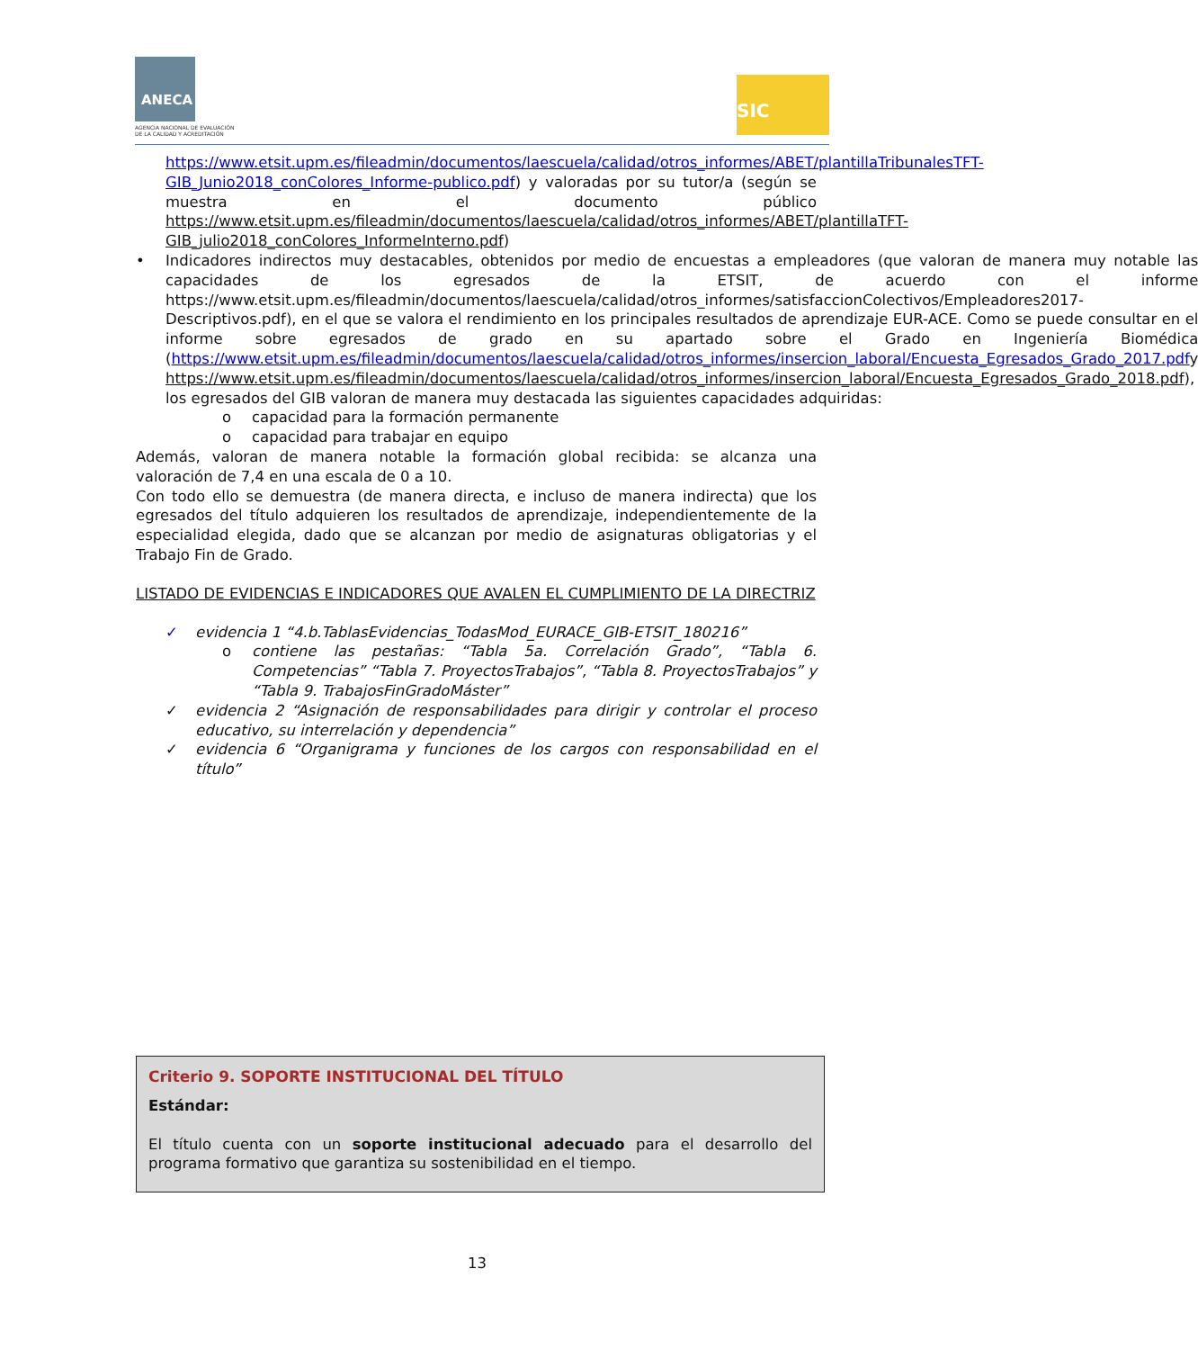ANECA
AGENCIA NACIONAL DE EVALUACIÓN
DE LA CALIDAD Y ACREDITACIÓN
SIC
https://www.etsit.upm.es/fileadmin/documentos/laescuela/calidad/otros_informes/ABET/plantillaTribunalesTFT-GIB_Junio2018_conColores_Informe-publico.pdf) y valoradas por su tutor/a (según se muestra en el documento público https://www.etsit.upm.es/fileadmin/documentos/laescuela/calidad/otros_informes/ABET/plantillaTFT-GIB_julio2018_conColores_InformeInterno.pdf)
• Indicadores indirectos muy destacables, obtenidos por medio de encuestas a empleadores (que valoran de manera muy notable las capacidades de los egresados de la ETSIT, de acuerdo con el informe https://www.etsit.upm.es/fileadmin/documentos/laescuela/calidad/otros_informes/satisfaccionColectivos/Empleadores2017-Descriptivos.pdf), en el que se valora el rendimiento en los principales resultados de aprendizaje EUR-ACE. Como se puede consultar en el informe sobre egresados de grado en su apartado sobre el Grado en Ingeniería Biomédica (https://www.etsit.upm.es/fileadmin/documentos/laescuela/calidad/otros_informes/insercion_laboral/Encuesta_Egresados_Grado_2017.pdfy https://www.etsit.upm.es/fileadmin/documentos/laescuela/calidad/otros_informes/insercion_laboral/Encuesta_Egresados_Grado_2018.pdf), los egresados del GIB valoran de manera muy destacada las siguientes capacidades adquiridas:
o capacidad para la formación permanente
o capacidad para trabajar en equipo
Además, valoran de manera notable la formación global recibida: se alcanza una valoración de 7,4 en una escala de 0 a 10.
Con todo ello se demuestra (de manera directa, e incluso de manera indirecta) que los egresados del título adquieren los resultados de aprendizaje, independientemente de la especialidad elegida, dado que se alcanzan por medio de asignaturas obligatorias y el Trabajo Fin de Grado.
LISTADO DE EVIDENCIAS E INDICADORES QUE AVALEN EL CUMPLIMIENTO DE LA DIRECTRIZ
✓ evidencia 1 “4.b.TablasEvidencias_TodasMod_EURACE_GIB-ETSIT_180216”
o contiene las pestañas: “Tabla 5a. Correlación Grado”, “Tabla 6. Competencias” “Tabla 7. ProyectosTrabajos”, “Tabla 8. ProyectosTrabajos” y “Tabla 9. TrabajosFinGradoMáster”
✓ evidencia 2 “Asignación de responsabilidades para dirigir y controlar el proceso educativo, su interrelación y dependencia”
✓ evidencia 6 “Organigrama y funciones de los cargos con responsabilidad en el título”
Criterio 9. SOPORTE INSTITUCIONAL DEL TÍTULO
Estándar:
El título cuenta con un soporte institucional adecuado para el desarrollo del programa formativo que garantiza su sostenibilidad en el tiempo.
13